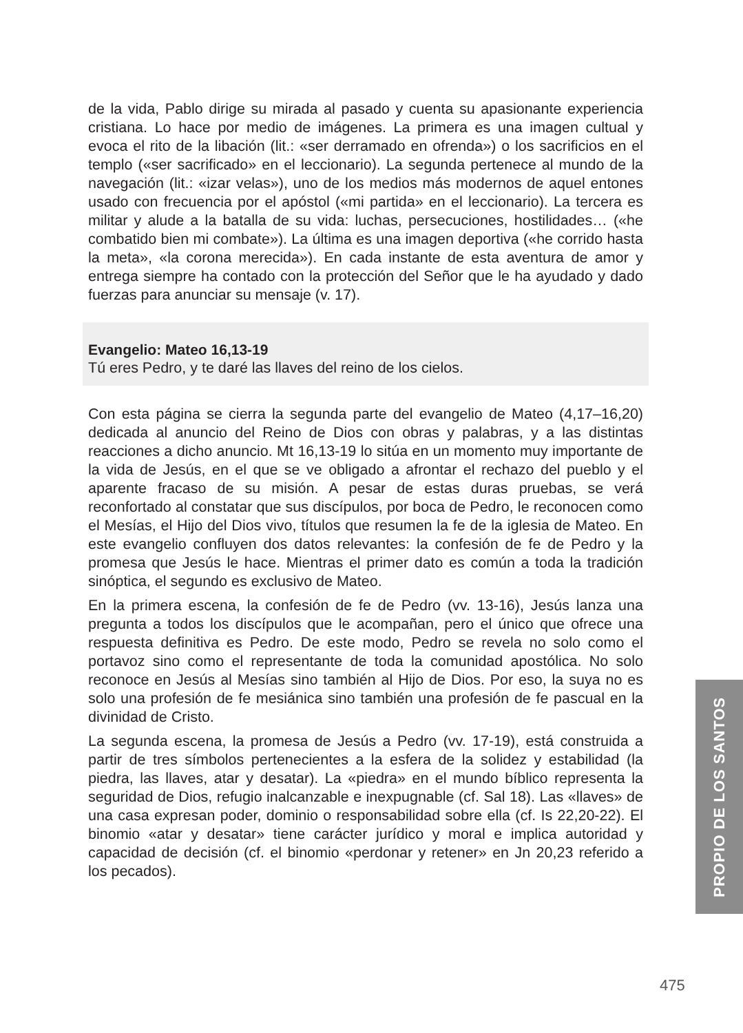de la vida, Pablo dirige su mirada al pasado y cuenta su apasionante experiencia cristiana. Lo hace por medio de imágenes. La primera es una imagen cultual y evoca el rito de la libación (lit.: «ser derramado en ofrenda») o los sacrificios en el templo («ser sacrificado» en el leccionario). La segunda pertenece al mundo de la navegación (lit.: «izar velas»), uno de los medios más modernos de aquel entones usado con frecuencia por el apóstol («mi partida» en el leccionario). La tercera es militar y alude a la batalla de su vida: luchas, persecuciones, hostilidades… («he combatido bien mi combate»). La última es una imagen deportiva («he corrido hasta la meta», «la corona merecida»). En cada instante de esta aventura de amor y entrega siempre ha contado con la protección del Señor que le ha ayudado y dado fuerzas para anunciar su mensaje (v. 17).
Evangelio: Mateo 16,13-19
Tú eres Pedro, y te daré las llaves del reino de los cielos.
Con esta página se cierra la segunda parte del evangelio de Mateo (4,17–16,20) dedicada al anuncio del Reino de Dios con obras y palabras, y a las distintas reacciones a dicho anuncio. Mt 16,13-19 lo sitúa en un momento muy importante de la vida de Jesús, en el que se ve obligado a afrontar el rechazo del pueblo y el aparente fracaso de su misión. A pesar de estas duras pruebas, se verá reconfortado al constatar que sus discípulos, por boca de Pedro, le reconocen como el Mesías, el Hijo del Dios vivo, títulos que resumen la fe de la iglesia de Mateo. En este evangelio confluyen dos datos relevantes: la confesión de fe de Pedro y la promesa que Jesús le hace. Mientras el primer dato es común a toda la tradición sinóptica, el segundo es exclusivo de Mateo.
En la primera escena, la confesión de fe de Pedro (vv. 13-16), Jesús lanza una pregunta a todos los discípulos que le acompañan, pero el único que ofrece una respuesta definitiva es Pedro. De este modo, Pedro se revela no solo como el portavoz sino como el representante de toda la comunidad apostólica. No solo reconoce en Jesús al Mesías sino también al Hijo de Dios. Por eso, la suya no es solo una profesión de fe mesiánica sino también una profesión de fe pascual en la divinidad de Cristo.
La segunda escena, la promesa de Jesús a Pedro (vv. 17-19), está construida a partir de tres símbolos pertenecientes a la esfera de la solidez y estabilidad (la piedra, las llaves, atar y desatar). La «piedra» en el mundo bíblico representa la seguridad de Dios, refugio inalcanzable e inexpugnable (cf. Sal 18). Las «llaves» de una casa expresan poder, dominio o responsabilidad sobre ella (cf. Is 22,20-22). El binomio «atar y desatar» tiene carácter jurídico y moral e implica autoridad y capacidad de decisión (cf. el binomio «perdonar y retener» en Jn 20,23 referido a los pecados).
PROPIO DE LOS SANTOS
475